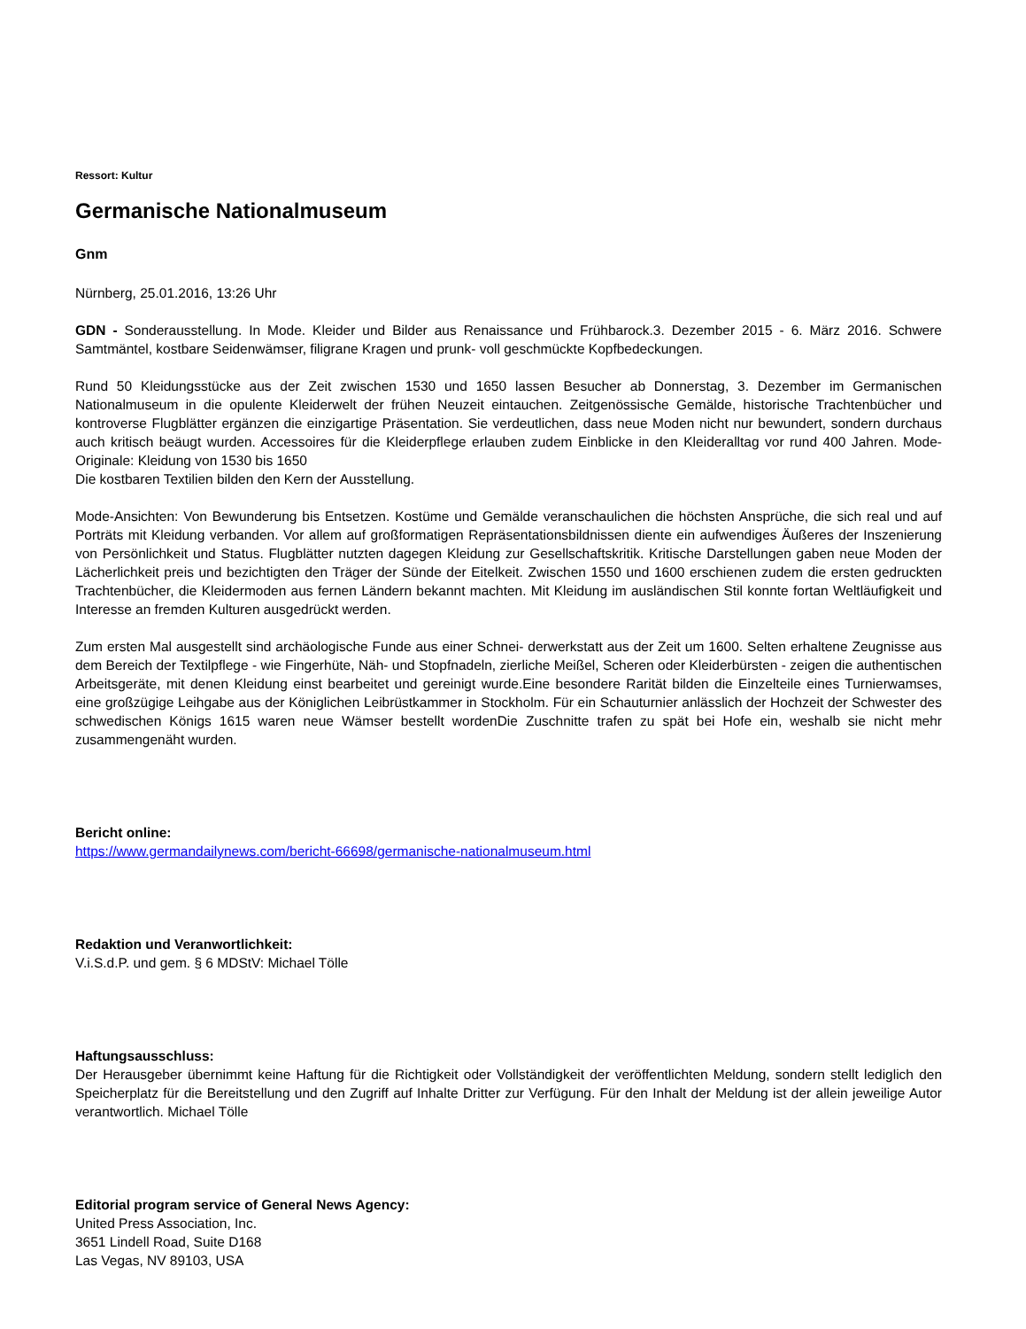Ressort: Kultur
Germanische Nationalmuseum
Gnm
Nürnberg, 25.01.2016, 13:26 Uhr
GDN - Sonderausstellung. In Mode. Kleider und Bilder aus Renaissance und Frühbarock.3. Dezember 2015 - 6. März 2016. Schwere Samtmäntel, kostbare Seidenwämser, filigrane Kragen und prunk- voll geschmückte Kopfbedeckungen.
Rund 50 Kleidungsstücke aus der Zeit zwischen 1530 und 1650 lassen Besucher ab Donnerstag, 3. Dezember im Germanischen Nationalmuseum in die opulente Kleiderwelt der frühen Neuzeit eintauchen. Zeitgenössische Gemälde, historische Trachtenbücher und kontroverse Flugblätter ergänzen die einzigartige Präsentation. Sie verdeutlichen, dass neue Moden nicht nur bewundert, sondern durchaus auch kritisch beäugt wurden. Accessoires für die Kleiderpflege erlauben zudem Einblicke in den Kleideralltag vor rund 400 Jahren. Mode-Originale: Kleidung von 1530 bis 1650
Die kostbaren Textilien bilden den Kern der Ausstellung.
Mode-Ansichten: Von Bewunderung bis Entsetzen. Kostüme und Gemälde veranschaulichen die höchsten Ansprüche, die sich real und auf Porträts mit Kleidung verbanden. Vor allem auf großformatigen Repräsentationsbildnissen diente ein aufwendiges Äußeres der Inszenierung von Persönlichkeit und Status. Flugblätter nutzten dagegen Kleidung zur Gesellschaftskritik. Kritische Darstellungen gaben neue Moden der Lächerlichkeit preis und bezichtigten den Träger der Sünde der Eitelkeit. Zwischen 1550 und 1600 erschienen zudem die ersten gedruckten Trachtenbücher, die Kleidermoden aus fernen Ländern bekannt machten. Mit Kleidung im ausländischen Stil konnte fortan Weltläufigkeit und Interesse an fremden Kulturen ausgedrückt werden.
Zum ersten Mal ausgestellt sind archäologische Funde aus einer Schnei- derwerkstatt aus der Zeit um 1600. Selten erhaltene Zeugnisse aus dem Bereich der Textilpflege - wie Fingerhüte, Näh- und Stopfnadeln, zierliche Meißel, Scheren oder Kleiderbürsten - zeigen die authentischen Arbeitsgeräte, mit denen Kleidung einst bearbeitet und gereinigt wurde.Eine besondere Rarität bilden die Einzelteile eines Turnierwamses, eine großzügige Leihgabe aus der Königlichen Leibrüstkammer in Stockholm. Für ein Schauturnier anlässlich der Hochzeit der Schwester des schwedischen Königs 1615 waren neue Wämser bestellt wordenDie Zuschnitte trafen zu spät bei Hofe ein, weshalb sie nicht mehr zusammengenäht wurden.
Bericht online:
https://www.germandailynews.com/bericht-66698/germanische-nationalmuseum.html
Redaktion und Veranwortlichkeit:
V.i.S.d.P. und gem. § 6 MDStV: Michael Tölle
Haftungsausschluss:
Der Herausgeber übernimmt keine Haftung für die Richtigkeit oder Vollständigkeit der veröffentlichten Meldung, sondern stellt lediglich den Speicherplatz für die Bereitstellung und den Zugriff auf Inhalte Dritter zur Verfügung. Für den Inhalt der Meldung ist der allein jeweilige Autor verantwortlich. Michael Tölle
Editorial program service of General News Agency:
United Press Association, Inc.
3651 Lindell Road, Suite D168
Las Vegas, NV 89103, USA